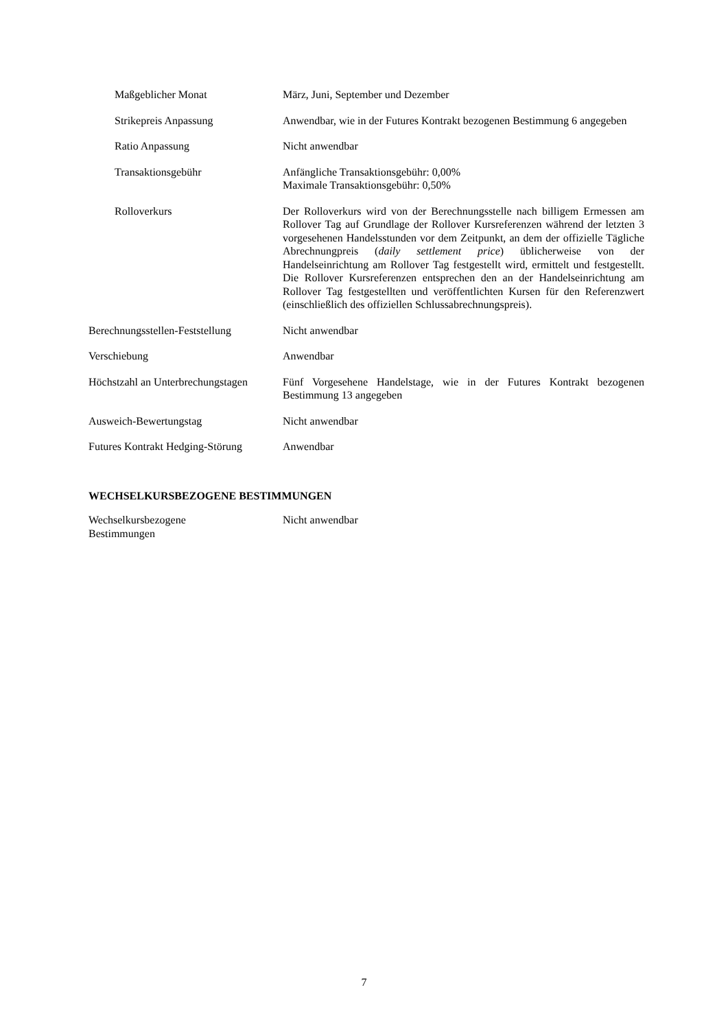Maßgeblicher Monat März, Juni, September und Dezember
Strikepreis Anpassung Anwendbar, wie in der Futures Kontrakt bezogenen Bestimmung 6 angegeben
Ratio Anpassung Nicht anwendbar
Transaktionsgebühr Anfängliche Transaktionsgebühr: 0,00%
Maximale Transaktionsgebühr: 0,50%
Rolloverkurs Der Rolloverkurs wird von der Berechnungsstelle nach billigem Ermessen am Rollover Tag auf Grundlage der Rollover Kursreferenzen während der letzten 3 vorgesehenen Handelsstunden vor dem Zeitpunkt, an dem der offizielle Tägliche Abrechnungpreis (daily settlement price) üblicherweise von der Handelseinrichtung am Rollover Tag festgestellt wird, ermittelt und festgestellt. Die Rollover Kursreferenzen entsprechen den an der Handelseinrichtung am Rollover Tag festgestellten und veröffentlichten Kursen für den Referenzwert (einschließlich des offiziellen Schlussabrechnungspreis).
Berechnungsstellen-Feststellung
Nicht anwendbar
Verschiebung Anwendbar
Höchstzahl an Unterbrechungstagen
Fünf Vorgesehene Handelstage, wie in der Futures Kontrakt bezogenen Bestimmung 13 angegeben
Ausweich-Bewertungstag Nicht anwendbar
Futures Kontrakt Hedging-Störung
Anwendbar
WECHSELKURSBEZOGENE BESTIMMUNGEN
Wechselkursbezogene
Bestimmungen
Nicht anwendbar
7